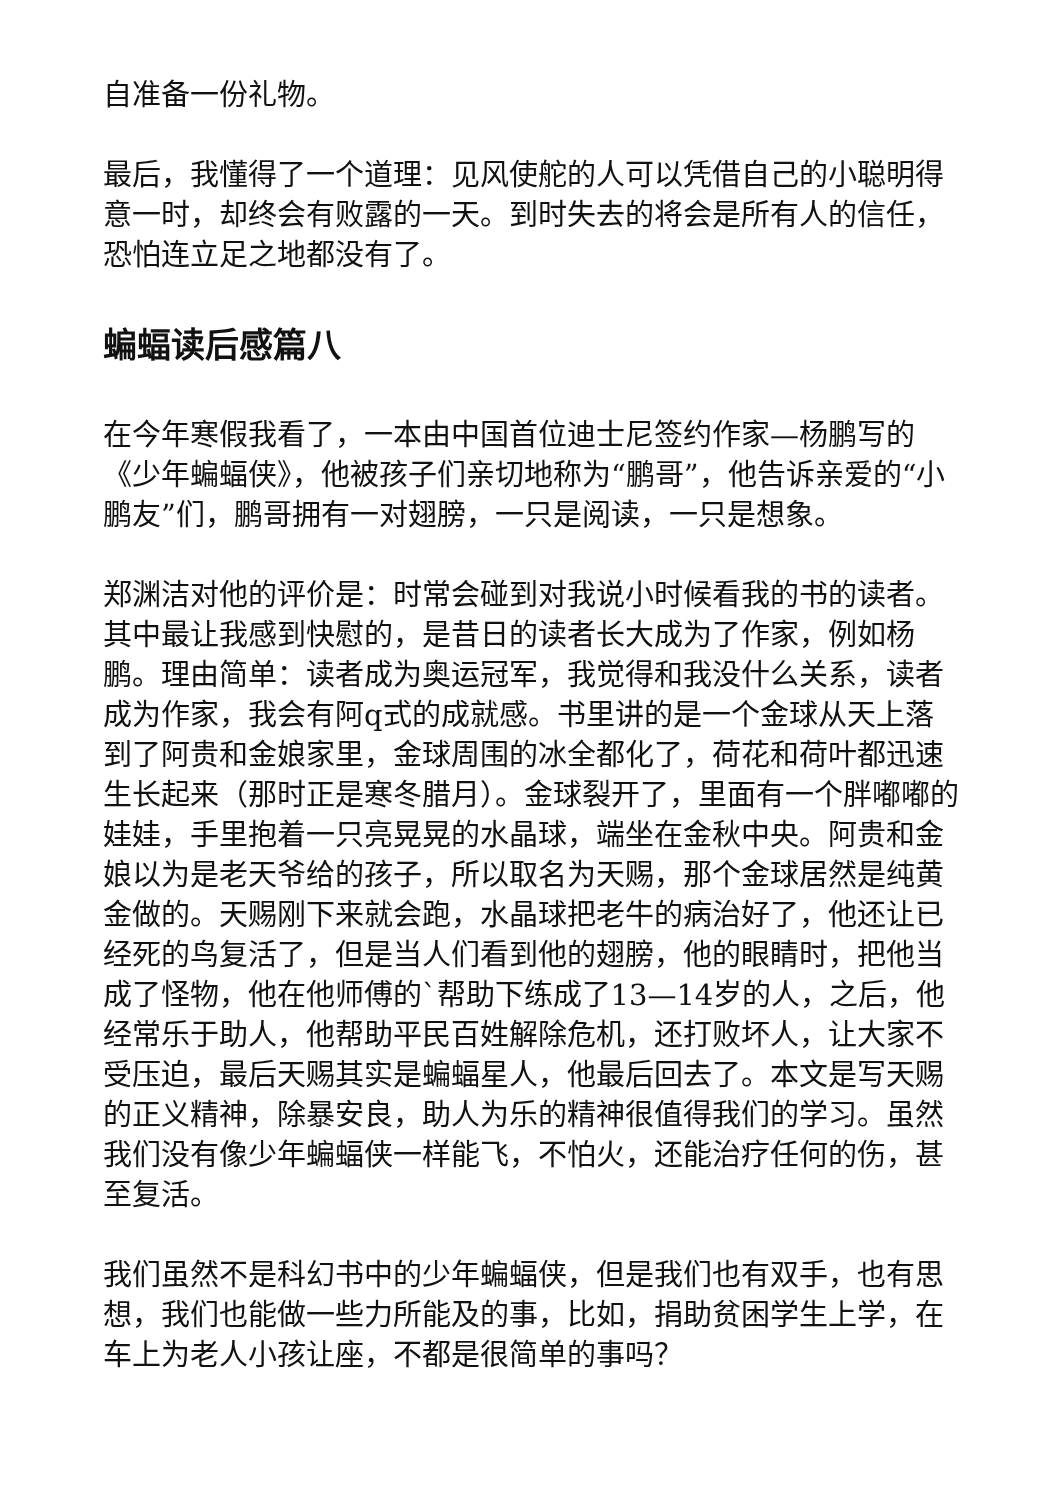自准备一份礼物。
最后，我懂得了一个道理：见风使舵的人可以凭借自己的小聪明得意一时，却终会有败露的一天。到时失去的将会是所有人的信任，恐怕连立足之地都没有了。
蝙蝠读后感篇八
在今年寒假我看了，一本由中国首位迪士尼签约作家—杨鹏写的《少年蝙蝠侠》，他被孩子们亲切地称为“鹏哥”，他告诉亲爱的“小鹏友”们，鹏哥拥有一对翅膀，一只是阅读，一只是想象。
郑渊洁对他的评价是：时常会碰到对我说小时候看我的书的读者。其中最让我感到快慰的，是昔日的读者长大成为了作家，例如杨鹏。理由简单：读者成为奥运冠军，我觉得和我没什么关系，读者成为作家，我会有阿q式的成就感。书里讲的是一个金球从天上落到了阿贵和金娘家里，金球周围的冰全都化了，荷花和荷叶都迅速生长起来（那时正是寒冬腊月）。金球裂开了，里面有一个胖嘟嘟的娃娃，手里抱着一只亮晃晃的水晶球，端坐在金秋中央。阿贵和金娘以为是老天爷给的孩子，所以取名为天赐，那个金球居然是纯黄金做的。天赐刚下来就会跑，水晶球把老牛的病治好了，他还让已经死的鸟复活了，但是当人们看到他的翅膀，他的眼睛时，把他当成了怪物，他在他师傅的`帮助下练成了13—14岁的人，之后，他经常乐于助人，他帮助平民百姓解除危机，还打败坏人，让大家不受压迫，最后天赐其实是蝙蝠星人，他最后回去了。本文是写天赐的正义精神，除暴安良，助人为乐的精神很值得我们的学习。虽然我们没有像少年蝙蝠侠一样能飞，不怕火，还能治疗任何的伤，甚至复活。
我们虽然不是科幻书中的少年蝙蝠侠，但是我们也有双手，也有思想，我们也能做一些力所能及的事，比如，捐助贫困学生上学，在车上为老人小孩让座，不都是很简单的事吗？